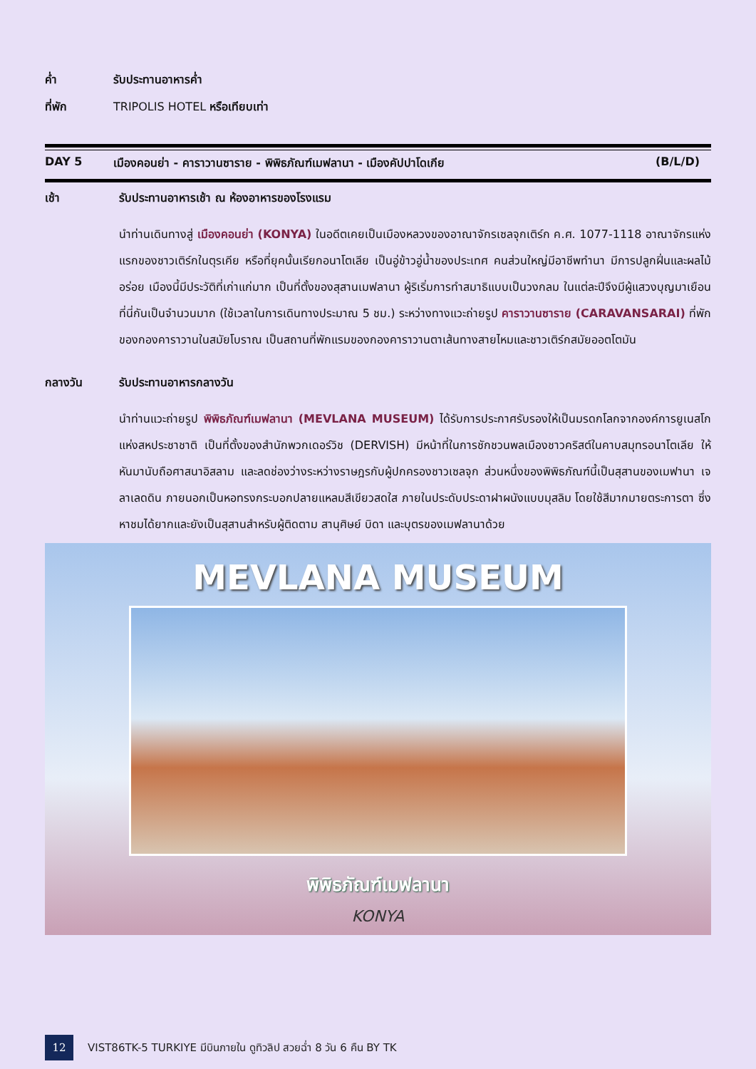ค่ำ รับประทานอาหารค่ำ
ที่พัก TRIPOLIS HOTEL หรือเทียบเท่า
DAY 5 เมืองคอนย่า - คาราวานซาราย - พิพิธภัณฑ์เมฟลานา - เมืองคัปปาโดเกีย
(B/L/D)
เช้า รับประทานอาหารเช้า ณ ห้องอาหารของโรงแรม
นำท่านเดินทางสู่ เมืองคอนย่า (KONYA) ในอดีตเคยเป็นเมืองหลวงของอาณาจักรเซลจุกเติร์ก ค.ศ. 1077-1118 อาณาจักรแห่งแรกของชาวเติร์กในตุรเคีย หรือที่ยุคนั้นเรียกอนาโตเลีย เป็นอู่ข้าวอู่น้ำของประเทศ คนส่วนใหญ่มีอาชีพทำนา มีการปลูกฝิ่นและผลไม้อร่อย เมืองนี้มีประวัติที่เก่าแก่มาก เป็นที่ตั้งของสุสานเมฟลานา ผู้ริเริ่มการทำสมาธิแบบเป็นวงกลม ในแต่ละปีจึงมีผู้แสวงบุญมาเยือนที่นี่กันเป็นจำนวนมาก (ใช้เวลาในการเดินทางประมาณ 5 ชม.) ระหว่างทางแวะถ่ายรูป คาราวานซาราย (CARAVANSARAI) ที่พักของกองคาราวานในสมัยโบราณ เป็นสถานที่พักแรมของกองคาราวานตาเส้นทางสายไหมและชาวเติร์กสมัยออตโตมัน
กลางวัน รับประทานอาหารกลางวัน
นำท่านแวะถ่ายรูป พิพิธภัณฑ์เมฟลานา (MEVLANA MUSEUM) ได้รับการประกาศรับรองให้เป็นมรดกโลกจากองค์การยูเนสโกแห่งสหประชาชาติ เป็นที่ตั้งของสำนักพวกเดอร์วิช (DERVISH) มีหน้าที่ในการชักชวนพลเมืองชาวคริสต์ในคาบสมุทรอนาโตเลีย ให้หันมานับถือศาสนาอิสลาม และลดช่องว่างระหว่างราษฎรกับผู้ปกครองชาวเซลจุก ส่วนหนึ่งของพิพิธภัณฑ์นี้เป็นสุสานของเมฟานา เจลาเลดดิน ภายนอกเป็นหอทรงกระบอกปลายแหลมสีเขียวสดใส ภายในประดับประดาฝาผนังแบบมุสลิม โดยใช้สีมากมายตระการตา ซึ่งหาชมได้ยากและยังเป็นสุสานสำหรับผู้ติดตาม สานุศิษย์ บิดา และบุตรของเมฟลานาด้วย
MEVLANA MUSEUM
พิพิธภัณฑ์เมฟลานา
KONYA
12
VIST86TK-5 TURKIYE มีบินภายใน ดูทิวลิป สวยฉ่ำ 8 วัน 6 คืน BY TK